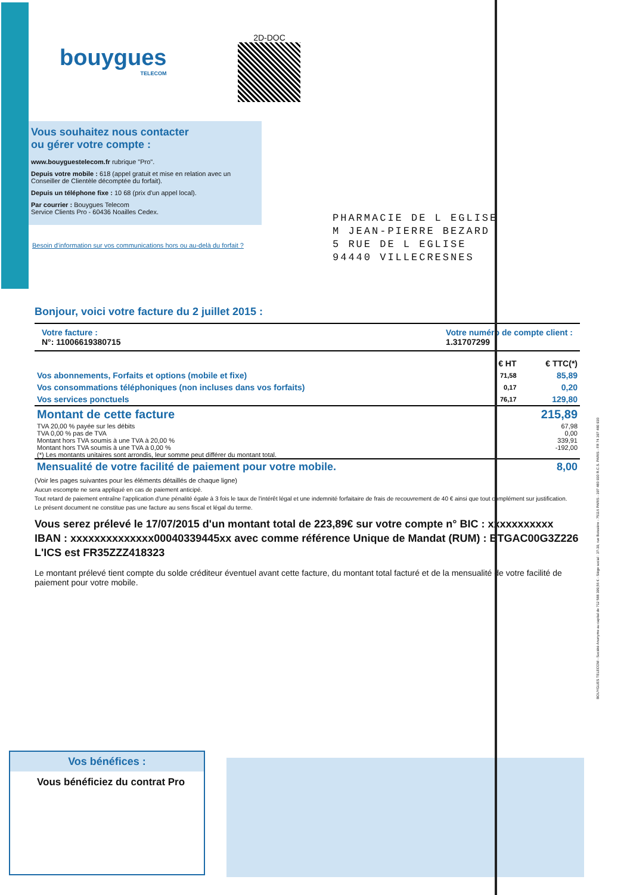bouygues
TELECOM
2D-DOC
Vous souhaitez nous contacter
ou gérer votre compte :
www.bouyguestelecom.fr rubrique "Pro".
Depuis votre mobile : 618 (appel gratuit et mise en relation avec un Conseiller de Clientèle décomptée du forfait).
Depuis un téléphone fixe : 10 68 (prix d'un appel local).
Par courrier : Bouygues Telecom
Service Clients Pro - 60436 Noailles Cedex.
PHARMACIE DE L EGLISE
M JEAN-PIERRE BEZARD
5 RUE DE L EGLISE
94440 VILLECRESNES
Besoin d'information sur vos communications hors ou au-delà du forfait ?
Bonjour, voici votre facture du 2 juillet 2015 :
Votre facture :
N°: 11006619380715
Votre numéro de compte client :
1.31707299
| | € HT | € TTC(*) |
| --- | --- | --- |
| Vos abonnements, Forfaits et options (mobile et fixe) | 71,58 | 85,89 |
| Vos consommations téléphoniques (non incluses dans vos forfaits) | 0,17 | 0,20 |
| Vos services ponctuels | 76,17 | 129,80 |
| Montant de cette facture | | 215,89 |
| TVA 20,00 % payée sur les débits | | 67,98 |
| TVA 0,00 % pas de TVA | | 0,00 |
| Montant hors TVA soumis à une TVA à 20,00 % | | 339,91 |
| Montant hors TVA soumis à une TVA à 0,00 % | | -192,00 |
| (*) Les montants unitaires sont arrondis, leur somme peut différer du montant total. | | |
| Mensualité de votre facilité de paiement pour votre mobile. | | 8,00 |
(Voir les pages suivantes pour les éléments détaillés de chaque ligne)
Aucun escompte ne sera appliqué en cas de paiement anticipé.
Tout retard de paiement entraîne l'application d'une pénalité égale à 3 fois le taux de l'intérêt légal et une indemnité forfaitaire de frais de recouvrement de 40 € ainsi que tout complément sur justification.
Le présent document ne constitue pas une facture au sens fiscal et légal du terme.
Vous serez prélevé le 17/07/2015 d'un montant total de 223,89€ sur votre compte n° BIC : xxxxxxxxxxx IBAN : xxxxxxxxxxxxxx00040339445xx avec comme référence Unique de Mandat (RUM) : BTGAC00G3Z226
L'ICS est FR35ZZZ418323
Le montant prélevé tient compte du solde créditeur éventuel avant cette facture, du montant total facturé et de la mensualité de votre facilité de paiement pour votre mobile.
Vos bénéfices :
Vous bénéficiez du contrat Pro
BOUYGUES TELECOM - Société Anonyme au capital de 712 588 399,56 € - Siège social : 37-39, rue Boissière - 75116 PARIS - 397 480 930 R.C.S. PARIS - FR 74 397 480 930